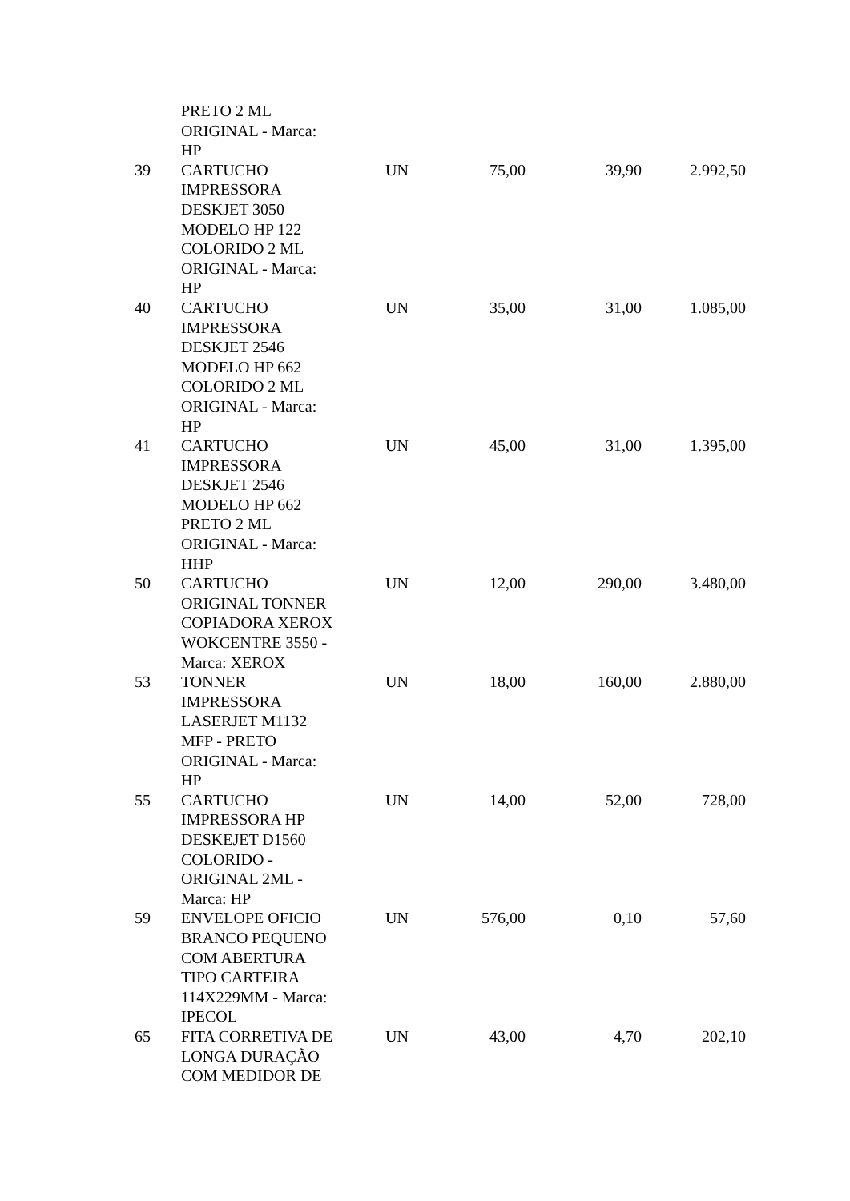| | PRETO 2 ML ORIGINAL - Marca: HP | | | | |
| 39 | CARTUCHO IMPRESSORA DESKJET 3050 MODELO HP 122 COLORIDO 2 ML ORIGINAL - Marca: HP | UN | 75,00 | 39,90 | 2.992,50 |
| 40 | CARTUCHO IMPRESSORA DESKJET 2546 MODELO HP 662 COLORIDO 2 ML ORIGINAL - Marca: HP | UN | 35,00 | 31,00 | 1.085,00 |
| 41 | CARTUCHO IMPRESSORA DESKJET 2546 MODELO HP 662 PRETO 2 ML ORIGINAL - Marca: HHP | UN | 45,00 | 31,00 | 1.395,00 |
| 50 | CARTUCHO ORIGINAL TONNER COPIADORA XEROX WOKCENTRE 3550 - Marca: XEROX | UN | 12,00 | 290,00 | 3.480,00 |
| 53 | TONNER IMPRESSORA LASERJET M1132 MFP - PRETO ORIGINAL - Marca: HP | UN | 18,00 | 160,00 | 2.880,00 |
| 55 | CARTUCHO IMPRESSORA HP DESKEJET D1560 COLORIDO - ORIGINAL 2ML - Marca: HP | UN | 14,00 | 52,00 | 728,00 |
| 59 | ENVELOPE OFICIO BRANCO PEQUENO COM ABERTURA TIPO CARTEIRA 114X229MM - Marca: IPECOL | UN | 576,00 | 0,10 | 57,60 |
| 65 | FITA CORRETIVA DE LONGA DURAÇÃO COM MEDIDOR DE | UN | 43,00 | 4,70 | 202,10 |